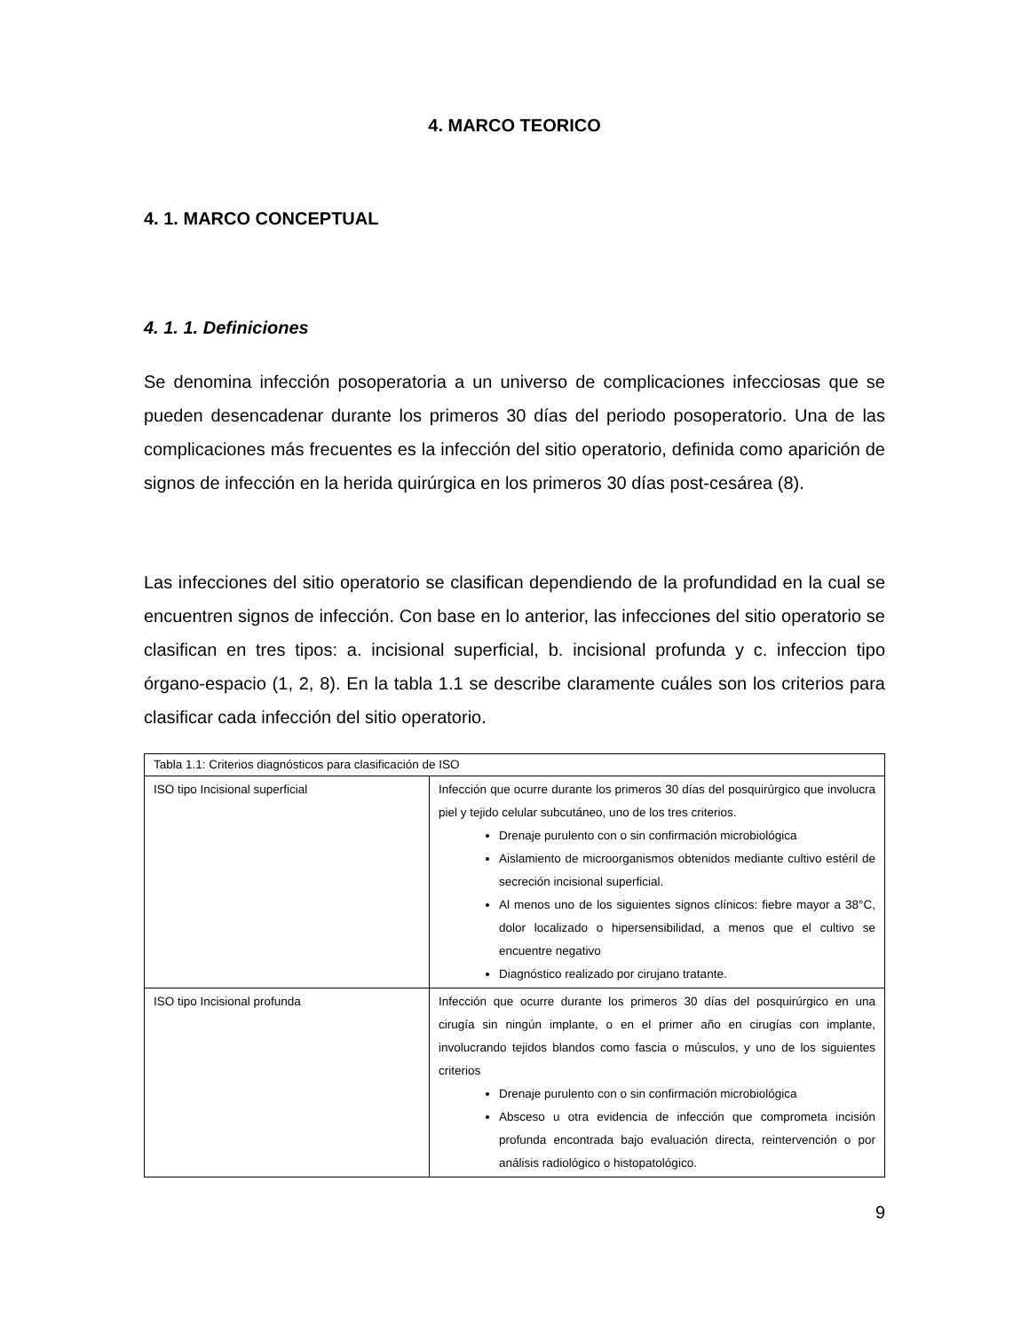4. MARCO TEORICO
4. 1. MARCO CONCEPTUAL
4. 1. 1. Definiciones
Se denomina infección posoperatoria a un universo de complicaciones infecciosas que se pueden desencadenar durante los primeros 30 días del periodo posoperatorio. Una de las complicaciones más frecuentes es la infección del sitio operatorio, definida como aparición de signos de infección en la herida quirúrgica en los primeros 30 días post-cesárea (8).
Las infecciones del sitio operatorio se clasifican dependiendo de la profundidad en la cual se encuentren signos de infección. Con base en lo anterior, las infecciones del sitio operatorio se clasifican en tres tipos: a. incisional superficial, b. incisional profunda y c. infeccion tipo órgano-espacio (1, 2, 8). En la tabla 1.1 se describe claramente cuáles son los criterios para clasificar cada infección del sitio operatorio.
| Tabla 1.1: Criterios diagnósticos para clasificación de ISO | |
| ISO tipo Incisional superficial | Infección que ocurre durante los primeros 30 días del posquirúrgico que involucra piel y tejido celular subcutáneo, uno de los tres criterios. Drenaje purulento con o sin confirmación microbiológica Aislamiento de microorganismos obtenidos mediante cultivo estéril de secreción incisional superficial. Al menos uno de los siguientes signos clínicos: fiebre mayor a 38°C, dolor localizado o hipersensibilidad, a menos que el cultivo se encuentre negativo Diagnóstico realizado por cirujano tratante. |
| ISO tipo Incisional profunda | Infección que ocurre durante los primeros 30 días del posquirúrgico en una cirugía sin ningún implante, o en el primer año en cirugías con implante, involucrando tejidos blandos como fascia o músculos, y uno de los siguientes criterios Drenaje purulento con o sin confirmación microbiológica Absceso u otra evidencia de infección que comprometa incisión profunda encontrada bajo evaluación directa, reintervención o por análisis radiológico o histopatológico. |
9